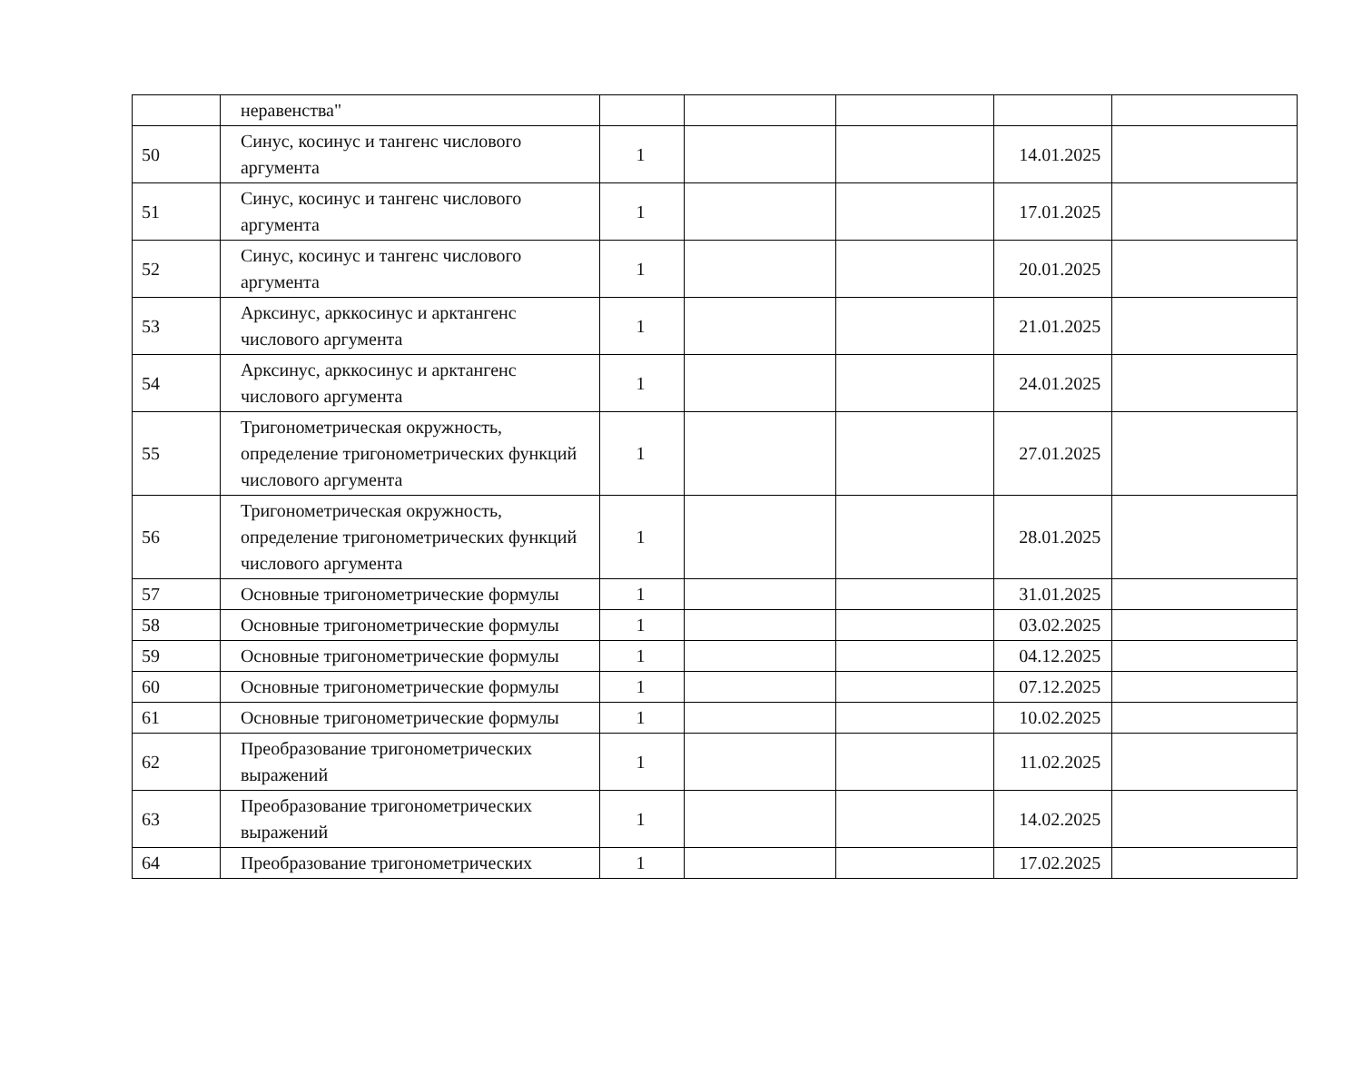| | неравенства" | | | | | |
| 50 | Синус, косинус и тангенс числового аргумента | 1 | | | 14.01.2025 | |
| 51 | Синус, косинус и тангенс числового аргумента | 1 | | | 17.01.2025 | |
| 52 | Синус, косинус и тангенс числового аргумента | 1 | | | 20.01.2025 | |
| 53 | Арксинус, арккосинус и арктангенс числового аргумента | 1 | | | 21.01.2025 | |
| 54 | Арксинус, арккосинус и арктангенс числового аргумента | 1 | | | 24.01.2025 | |
| 55 | Тригонометрическая окружность, определение тригонометрических функций числового аргумента | 1 | | | 27.01.2025 | |
| 56 | Тригонометрическая окружность, определение тригонометрических функций числового аргумента | 1 | | | 28.01.2025 | |
| 57 | Основные тригонометрические формулы | 1 | | | 31.01.2025 | |
| 58 | Основные тригонометрические формулы | 1 | | | 03.02.2025 | |
| 59 | Основные тригонометрические формулы | 1 | | | 04.12.2025 | |
| 60 | Основные тригонометрические формулы | 1 | | | 07.12.2025 | |
| 61 | Основные тригонометрические формулы | 1 | | | 10.02.2025 | |
| 62 | Преобразование тригонометрических выражений | 1 | | | 11.02.2025 | |
| 63 | Преобразование тригонометрических выражений | 1 | | | 14.02.2025 | |
| 64 | Преобразование тригонометрических | 1 | | | 17.02.2025 | |